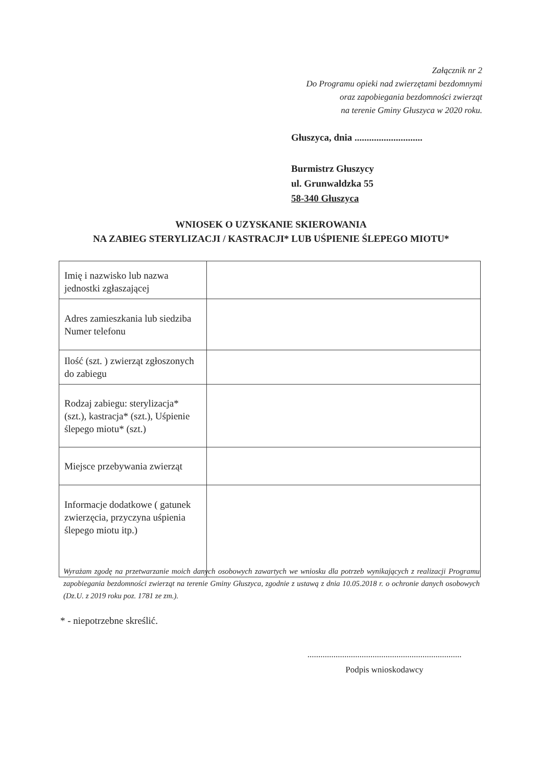Załącznik nr 2
Do Programu opieki nad zwierzętami bezdomnymi
oraz zapobiegania bezdomności zwierząt
na terenie Gminy Głuszyca w 2020 roku.
Głuszyca, dnia ............................
Burmistrz Głuszycy
ul. Grunwaldzka 55
58-340 Głuszyca
WNIOSEK O UZYSKANIE SKIEROWANIA
NA ZABIEG STERYLIZACJI / KASTRACJI* LUB UŚPIENIE ŚLEPEGO MIOTU*
| Imię i nazwisko lub nazwa jednostki zgłaszającej | |
| Adres zamieszkania lub siedziba Numer telefonu | |
| Ilość (szt. ) zwierząt zgłoszonych do zabiegu | |
| Rodzaj zabiegu: sterylizacja* (szt.), kastracja* (szt.), Uśpienie ślepego miotu* (szt.) | |
| Miejsce przebywania zwierząt | |
| Informacje dodatkowe ( gatunek zwierzęcia, przyczyna uśpienia ślepego miotu itp.) | |
Wyrażam zgodę na przetwarzanie moich danych osobowych zawartych we wniosku dla potrzeb wynikających z realizacji Programu zapobiegania bezdomności zwierząt na terenie Gminy Głuszyca, zgodnie z ustawą z dnia 10.05.2018 r. o ochronie danych osobowych (Dz.U. z 2019 roku poz. 1781 ze zm.).
* - niepotrzebne skreślić.
.......................................................................
Podpis wnioskodawcy